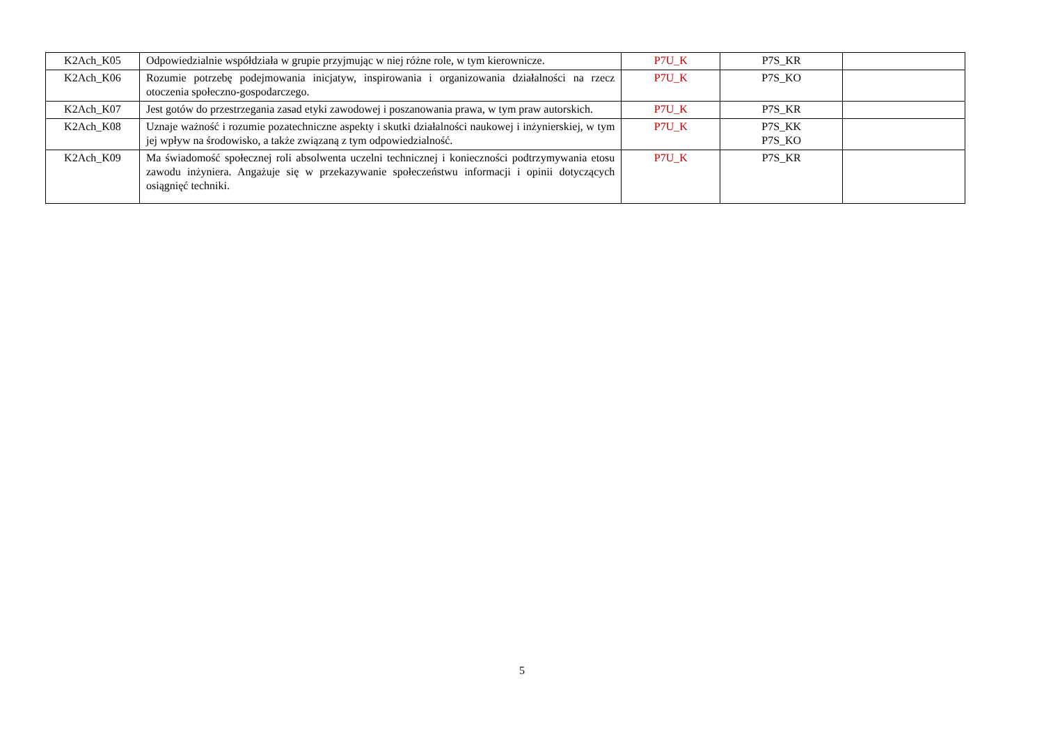| K2Ach_K05 | Odpowiedzialnie współdziała w grupie przyjmując w niej różne role, w tym kierownicze. | P7U_K | P7S_KR | |
| K2Ach_K06 | Rozumie potrzebę podejmowania inicjatyw, inspirowania i organizowania działalności na rzecz otoczenia społeczno-gospodarczego. | P7U_K | P7S_KO | |
| K2Ach_K07 | Jest gotów do przestrzegania zasad etyki zawodowej i poszanowania prawa, w tym praw autorskich. | P7U_K | P7S_KR | |
| K2Ach_K08 | Uznaje ważność i rozumie pozatechniczne aspekty i skutki działalności naukowej i inżynierskiej, w tym jej wpływ na środowisko, a także związaną z tym odpowiedzialność. | P7U_K | P7S_KK P7S_KO | |
| K2Ach_K09 | Ma świadomość społecznej roli absolwenta uczelni technicznej i konieczności podtrzymywania etosu zawodu inżyniera. Angażuje się w przekazywanie społeczeństwu informacji i opinii dotyczących osiągnięć techniki. | P7U_K | P7S_KR | |
5